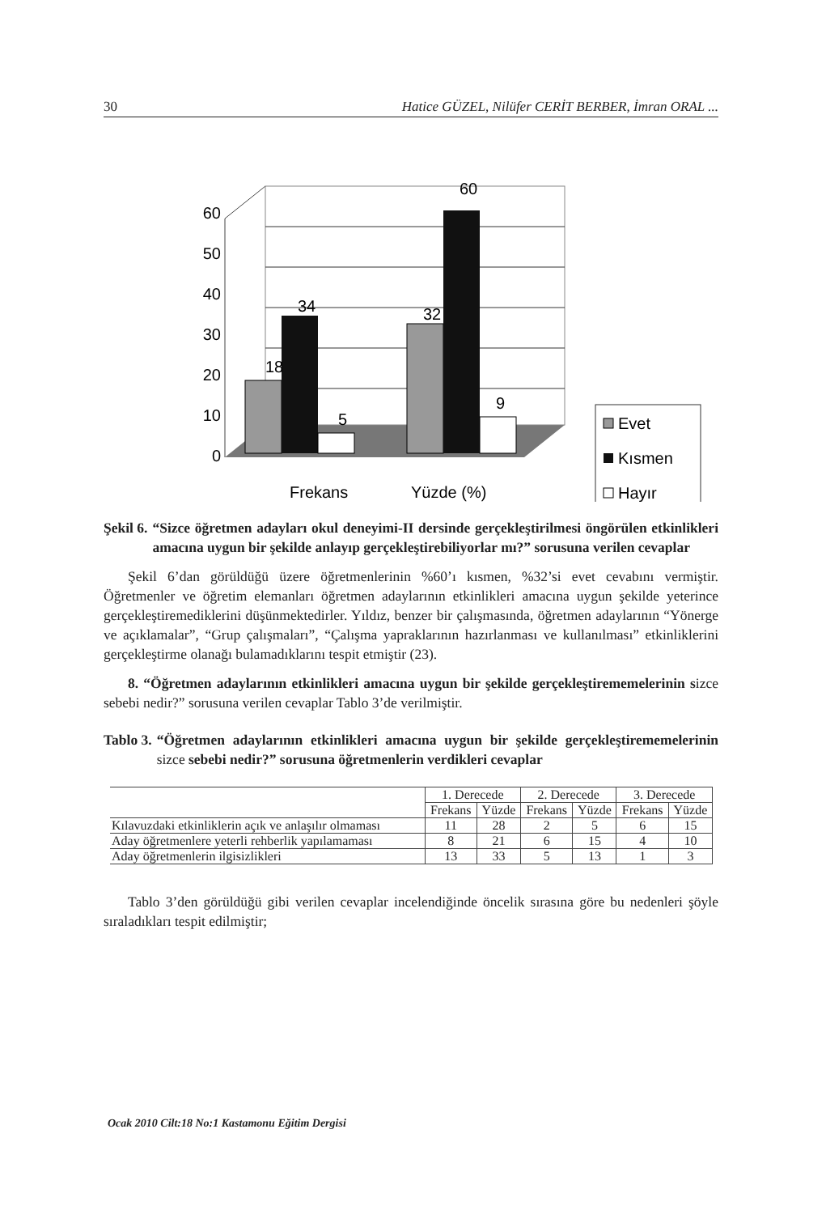30 Hatice GÜZEL, Nilüfer CERİT BERBER, İmran ORAL ...
0
10
20
30
40
50
60
18
34
5
32
60
9
Frekans
Yüzde (%)
Evet
Kısmen
Hayır
Şekil 6. “Sizce öğretmen adayları okul deneyimi-II dersinde gerçekleştirilmesi öngörülen etkinlikleri amacına uygun bir şekilde anlayıp gerçekleştire­biliyorlar mı?” sorusuna verilen cevaplar
Şekil 6’dan görüldüğü üzere öğretmenlerinin %60’ı kısmen, %32’si evet ceva­bını vermiştir. Öğretmenler ve öğretim elemanları öğretmen adaylarının etkinlikleri amacına uygun şekilde yeterince gerçekleştiremediklerini düşünmektedirler. Yıldız, benzer bir çalışmasında, öğretmen adaylarının “Yönerge ve açıklamalar”, “Grup ça­lışmaları”, “Çalışma yapraklarının hazırlanması ve kullanılması” etkinliklerini ger­çekleştirme olanağı bulamadıklarını tespit etmiştir (23).
8. “Öğretmen adaylarının etkinlikleri amacına uygun bir şekilde gerçekleş­tirememelerinin sizce sebebi nedir?” sorusuna verilen cevaplar Tablo 3’de verilmiş­tir.
Tablo 3. “Öğretmen adaylarının etkinlikleri amacına uygun bir şekilde gerçek­leştirememelerinin sizce sebebi nedir?” sorusuna öğretmenlerin ver­dikleri cevaplar
| | 1. Derecede | | 2. Derecede | | 3. Derecede | |
| --- | --- | --- | --- | --- | --- | --- |
| | Frekans | Yüzde | Frekans | Yüzde | Frekans | Yüzde |
| Kılavuzdaki etkinliklerin açık ve anlaşılır olmaması | 11 | 28 | 2 | 5 | 6 | 15 |
| Aday öğretmenlere yeterli rehberlik yapılamaması | 8 | 21 | 6 | 15 | 4 | 10 |
| Aday öğretmenlerin ilgisizlikleri | 13 | 33 | 5 | 13 | 1 | 3 |
Tablo 3’den görüldüğü gibi verilen cevaplar incelendiğinde öncelik sırasına göre bu nedenleri şöyle sıraladıkları tespit edilmiştir;
Ocak 2010 Cilt:18 No:1 Kastamonu Eğitim Dergisi